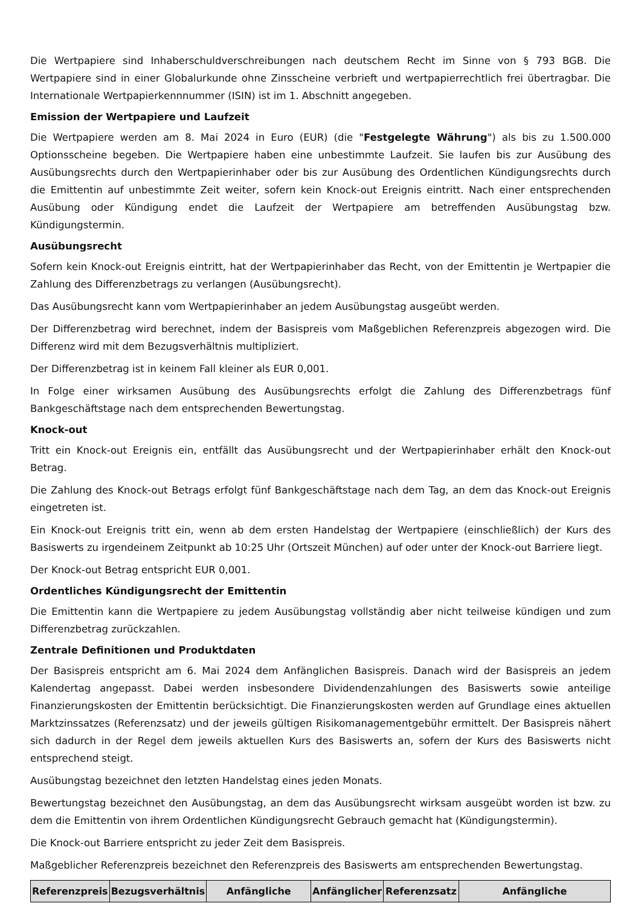Die Wertpapiere sind Inhaberschuldverschreibungen nach deutschem Recht im Sinne von § 793 BGB. Die Wertpapiere sind in einer Globalurkunde ohne Zinsscheine verbrieft und wertpapierrechtlich frei übertragbar. Die Internationale Wertpapierkennnummer (ISIN) ist im 1. Abschnitt angegeben.
Emission der Wertpapiere und Laufzeit
Die Wertpapiere werden am 8. Mai 2024 in Euro (EUR) (die "Festgelegte Währung") als bis zu 1.500.000 Optionsscheine begeben. Die Wertpapiere haben eine unbestimmte Laufzeit. Sie laufen bis zur Ausübung des Ausübungsrechts durch den Wertpapierinhaber oder bis zur Ausübung des Ordentlichen Kündigungsrechts durch die Emittentin auf unbestimmte Zeit weiter, sofern kein Knock-out Ereignis eintritt. Nach einer entsprechenden Ausübung oder Kündigung endet die Laufzeit der Wertpapiere am betreffenden Ausübungstag bzw. Kündigungstermin.
Ausübungsrecht
Sofern kein Knock-out Ereignis eintritt, hat der Wertpapierinhaber das Recht, von der Emittentin je Wertpapier die Zahlung des Differenzbetrags zu verlangen (Ausübungsrecht).
Das Ausübungsrecht kann vom Wertpapierinhaber an jedem Ausübungstag ausgeübt werden.
Der Differenzbetrag wird berechnet, indem der Basispreis vom Maßgeblichen Referenzpreis abgezogen wird. Die Differenz wird mit dem Bezugsverhältnis multipliziert.
Der Differenzbetrag ist in keinem Fall kleiner als EUR 0,001.
In Folge einer wirksamen Ausübung des Ausübungsrechts erfolgt die Zahlung des Differenzbetrags fünf Bankgeschäftstage nach dem entsprechenden Bewertungstag.
Knock-out
Tritt ein Knock-out Ereignis ein, entfällt das Ausübungsrecht und der Wertpapierinhaber erhält den Knock-out Betrag.
Die Zahlung des Knock-out Betrags erfolgt fünf Bankgeschäftstage nach dem Tag, an dem das Knock-out Ereignis eingetreten ist.
Ein Knock-out Ereignis tritt ein, wenn ab dem ersten Handelstag der Wertpapiere (einschließlich) der Kurs des Basiswerts zu irgendeinem Zeitpunkt ab 10:25 Uhr (Ortszeit München) auf oder unter der Knock-out Barriere liegt.
Der Knock-out Betrag entspricht EUR 0,001.
Ordentliches Kündigungsrecht der Emittentin
Die Emittentin kann die Wertpapiere zu jedem Ausübungstag vollständig aber nicht teilweise kündigen und zum Differenzbetrag zurückzahlen.
Zentrale Definitionen und Produktdaten
Der Basispreis entspricht am 6. Mai 2024 dem Anfänglichen Basispreis. Danach wird der Basispreis an jedem Kalendertag angepasst. Dabei werden insbesondere Dividendenzahlungen des Basiswerts sowie anteilige Finanzierungskosten der Emittentin berücksichtigt. Die Finanzierungskosten werden auf Grundlage eines aktuellen Marktzinssatzes (Referenzsatz) und der jeweils gültigen Risikomanagementgebühr ermittelt. Der Basispreis nähert sich dadurch in der Regel dem jeweils aktuellen Kurs des Basiswerts an, sofern der Kurs des Basiswerts nicht entsprechend steigt.
Ausübungstag bezeichnet den letzten Handelstag eines jeden Monats.
Bewertungstag bezeichnet den Ausübungstag, an dem das Ausübungsrecht wirksam ausgeübt worden ist bzw. zu dem die Emittentin von ihrem Ordentlichen Kündigungsrecht Gebrauch gemacht hat (Kündigungstermin).
Die Knock-out Barriere entspricht zu jeder Zeit dem Basispreis.
Maßgeblicher Referenzpreis bezeichnet den Referenzpreis des Basiswerts am entsprechenden Bewertungstag.
| Referenzpreis | Bezugsverhältnis | Anfängliche | Anfänglicher | Referenzsatz | Anfängliche |
| --- | --- | --- | --- | --- | --- |